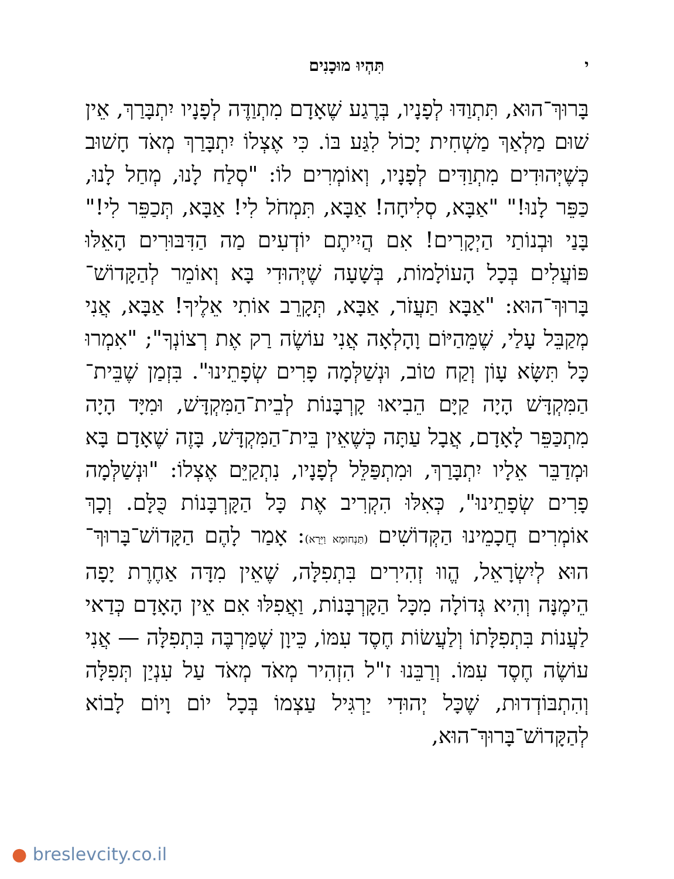י תִּהְיוּ מוּכָנִים
בָּרוּךְ־הוּא, תִּתְוַדּוּ לְפָנָיו, בְּרֶגַע שֶׁאָדָם מִתְוַדֶּה לְפָנָיו יִתְבָּרַךְ, אֵין שׁוּם מַלְאַךְ מַשְׁחִית יָכוֹל לִגַּע בּוֹ. כִּי אֶצְלוֹ יִתְבָּרַךְ מְאֹד חָשׁוּב כְּשֶׁיְּהוּדִים מִתְוַדִּים לְפָנָיו, וְאוֹמְרִים לוֹ: "סְלַח לָנוּ, מְחַל לָנוּ, כַּפֵּר לָנוּ!" "אַבָּא, סְלִיחָה! אַבָּא, תִּמְחֹל לִי! אַבָּא, תְּכַפֵּר לִי!" בָּנַי וּבְנוֹתַי הַיְקָרִים! אִם הֲיִיתֶם יוֹדְעִים מַה הַדִּבּוּרִים הָאֵלּוּ פּוֹעֲלִים בְּכָל הָעוֹלָמוֹת, בְּשָׁעָה שֶׁיְּהוּדִי בָּא וְאוֹמֵר לְהַקָּדוֹשׁ־בָּרוּךְ־הוּא: "אַבָּא תַּעֲזֹר, אַבָּא, תְּקָרֵב אוֹתִי אֵלֶיךָ! אַבָּא, אֲנִי מְקַבֵּל עָלַי, שֶׁמֵּהַיּוֹם וָהָלְאָה אֲנִי עוֹשֶׂה רַק אֶת רְצוֹנְךָ"; "אִמְרוּ כָּל תִּשָּׂא עָוֹן וְקַח טוֹב, וּנְשַׁלְּמָה פָרִים שְׂפָתֵינוּ". בִּזְמַן שֶׁבֵּית־הַמִּקְדָּשׁ הָיָה קַיָּם הֵבִיאוּ קָרְבָּנוֹת לְבֵית־הַמִּקְדָּשׁ, וּמִיָּד הָיָה מִתְכַּפֵּר לָאָדָם, אֲבָל עַתָּה כְּשֶׁאֵין בֵּית־הַמִּקְדָּשׁ, בָּזֶה שֶׁאָדָם בָּא וּמְדַבֵּר אֵלָיו יִתְבָּרַךְ, וּמִתְפַּלֵּל לְפָנָיו, נִתְקַיֵּם אֶצְלוֹ: "וּנְשַׁלְּמָה פָרִים שְׂפָתֵינוּ", כְּאִלּוּ הִקְרִיב אֶת כָּל הַקָּרְבָּנוֹת כֻּלָּם. וְכָךְ אוֹמְרִים חֲכָמֵינוּ הַקְּדוֹשִׁים (תַּנְחוּמָא וַיֵּרָא): אָמַר לָהֶם הַקָּדוֹשׁ־בָּרוּךְ־הוּא לְיִשְׂרָאֵל, הֱווּ זְהִירִים בִּתְפִלָּה, שֶׁאֵין מִדָּה אַחֶרֶת יָפָה הֵימֶנָּה וְהִיא גְּדוֹלָה מִכָּל הַקָּרְבָּנוֹת, וַאֲפִלּוּ אִם אֵין הָאָדָם כְּדַאי לַעֲנוֹת בִּתְפִלָּתוֹ וְלַעֲשׂוֹת חֶסֶד עִמּוֹ, כֵּיוָן שֶׁמַּרְבֶּה בִּתְפִלָּה — אֲנִי עוֹשֶׂה חֶסֶד עִמּוֹ. וְרַבֵּנוּ ז"ל הִזְהִיר מְאֹד מְאֹד עַל עִנְיַן תְּפִלָּה וְהִתְבּוֹדְדוּת, שֶׁכָּל יְהוּדִי יַרְגִּיל עַצְמוֹ בְּכָל יוֹם וָיוֹם לָבוֹא לְהַקָּדוֹשׁ־בָּרוּךְ־הוּא,
● breslevcity.co.il